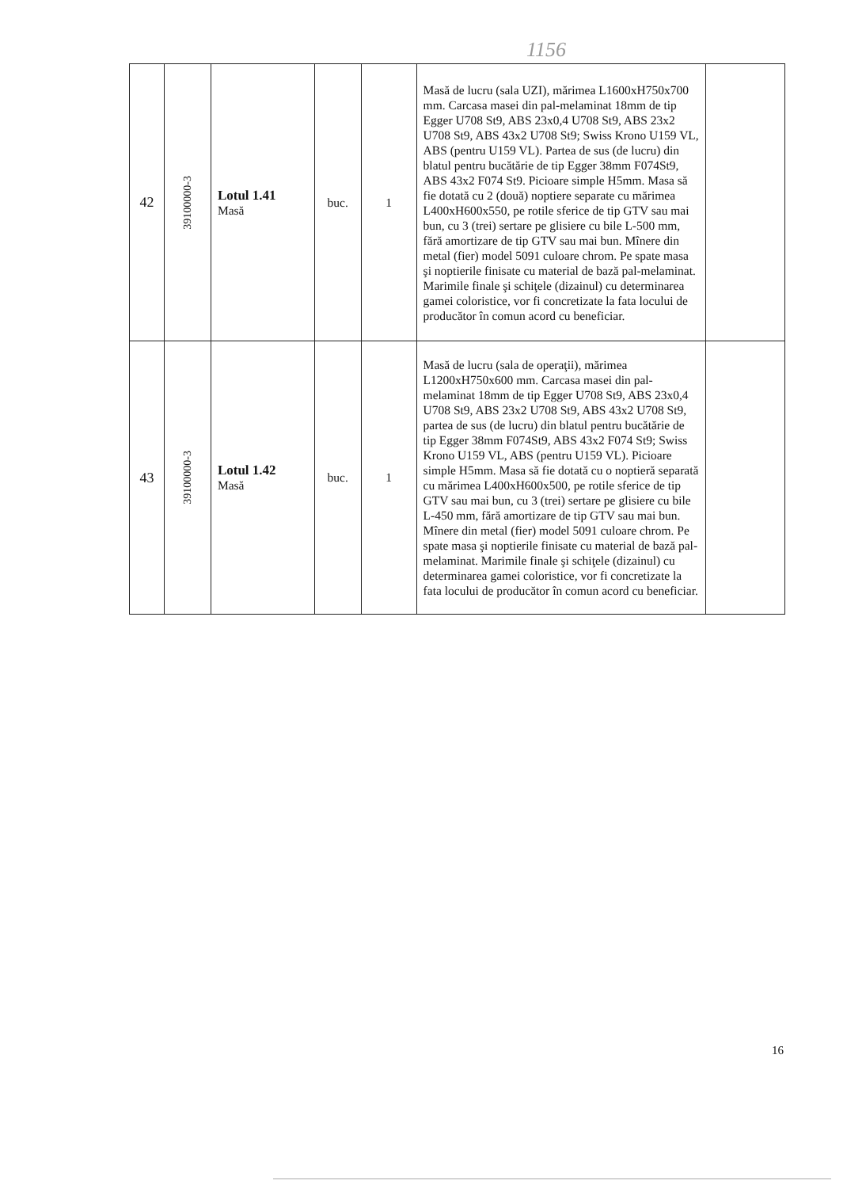1156
| 42 | 39100000-3 | Lotul 1.41 Masă | buc. | 1 | Masă de lucru (sala UZI), mărimea L1600xH750x700 mm. Carcasa masei din pal-melaminat 18mm de tip Egger U708 St9, ABS 23x0,4 U708 St9, ABS 23x2 U708 St9, ABS 43x2 U708 St9; Swiss Krono U159 VL, ABS (pentru U159 VL). Partea de sus (de lucru) din blatul pentru bucătărie de tip Egger 38mm F074St9, ABS 43x2 F074 St9. Picioare simple H5mm. Masa să fie dotată cu 2 (două) noptiere separate cu mărimea L400xH600x550, pe rotile sferice de tip GTV sau mai bun, cu 3 (trei) sertare pe glisiere cu bile L-500 mm, fără amortizare de tip GTV sau mai bun. Mînere din metal (fier) model 5091 culoare chrom. Pe spate masa şi noptierile finisate cu material de bază pal-melaminat. Marimile finale şi schiţele (dizainul) cu determinarea gamei coloristice, vor fi concretizate la fata locului de producător în comun acord cu beneficiar. | |
| 43 | 39100000-3 | Lotul 1.42 Masă | buc. | 1 | Masă de lucru (sala de operaţii), mărimea L1200xH750x600 mm. Carcasa masei din pal-melaminat 18mm de tip Egger U708 St9, ABS 23x0,4 U708 St9, ABS 23x2 U708 St9, ABS 43x2 U708 St9, partea de sus (de lucru) din blatul pentru bucătărie de tip Egger 38mm F074St9, ABS 43x2 F074 St9; Swiss Krono U159 VL, ABS (pentru U159 VL). Picioare simple H5mm. Masa să fie dotată cu o noptieră separată cu mărimea L400xH600x500, pe rotile sferice de tip GTV sau mai bun, cu 3 (trei) sertare pe glisiere cu bile L-450 mm, fără amortizare de tip GTV sau mai bun. Mînere din metal (fier) model 5091 culoare chrom. Pe spate masa şi noptierile finisate cu material de bază pal-melaminat. Marimile finale şi schiţele (dizainul) cu determinarea gamei coloristice, vor fi concretizate la fata locului de producător în comun acord cu beneficiar. | |
16